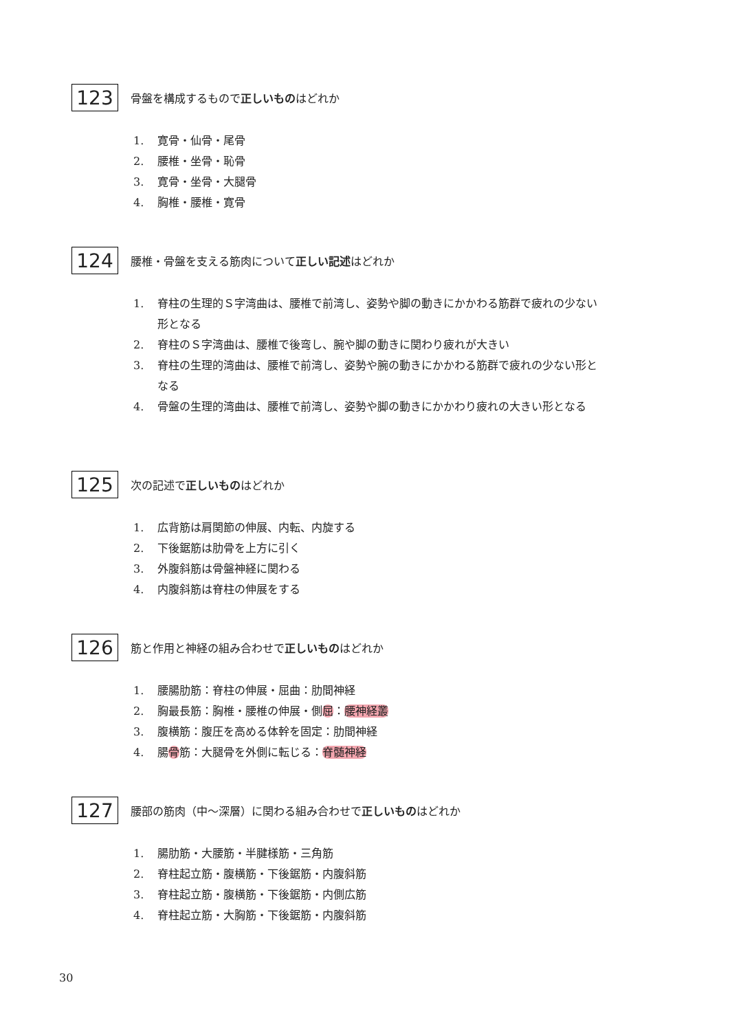123
骨盤を構成するもので正しいものはどれか
1. 寛骨・仙骨・尾骨
2. 腰椎・坐骨・恥骨
3. 寛骨・坐骨・大腿骨
4. 胸椎・腰椎・寛骨
124
腰椎・骨盤を支える筋肉について正しい記述はどれか
1. 脊柱の生理的Ｓ字湾曲は、腰椎で前湾し、姿勢や脚の動きにかかわる筋群で疲れの少ない形となる
2. 脊柱のＳ字湾曲は、腰椎で後弯し、腕や脚の動きに関わり疲れが大きい
3. 脊柱の生理的湾曲は、腰椎で前湾し、姿勢や腕の動きにかかわる筋群で疲れの少ない形となる
4. 骨盤の生理的湾曲は、腰椎で前湾し、姿勢や脚の動きにかかわり疲れの大きい形となる
125
次の記述で正しいものはどれか
1. 広背筋は肩関節の伸展、内転、内旋する
2. 下後鋸筋は肋骨を上方に引く
3. 外腹斜筋は骨盤神経に関わる
4. 内腹斜筋は脊柱の伸展をする
126
筋と作用と神経の組み合わせで正しいものはどれか
1. 腰腸肋筋：脊柱の伸展・屈曲：肋間神経
2. 胸最長筋：胸椎・腰椎の伸展・側屈：腰神経叢
3. 腹横筋：腹圧を高める体幹を固定：肋間神経
4. 腸骨筋：大腿骨を外側に転じる：脊髄神経
127
腰部の筋肉（中〜深層）に関わる組み合わせで正しいものはどれか
1. 腸肋筋・大腰筋・半腱様筋・三角筋
2. 脊柱起立筋・腹横筋・下後鋸筋・内腹斜筋
3. 脊柱起立筋・腹横筋・下後鋸筋・内側広筋
4. 脊柱起立筋・大胸筋・下後鋸筋・内腹斜筋
30